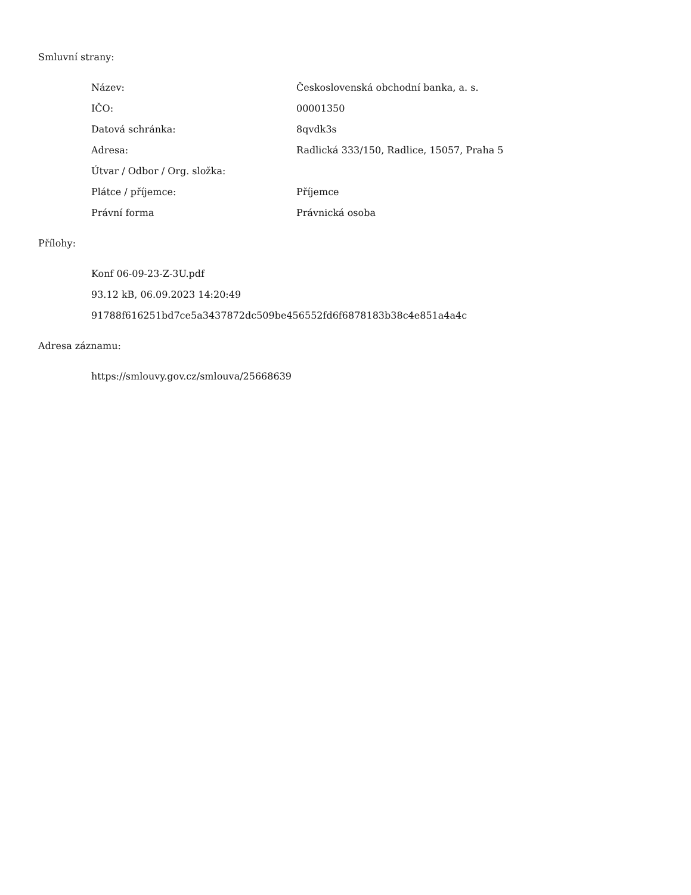Smluvní strany:
| Název: | Československá obchodní banka, a. s. |
| IČO: | 00001350 |
| Datová schránka: | 8qvdk3s |
| Adresa: | Radlická 333/150, Radlice, 15057, Praha 5 |
| Útvar / Odbor / Org. složka: | |
| Plátce / příjemce: | Příjemce |
| Právní forma | Právnická osoba |
Přílohy:
Konf 06-09-23-Z-3U.pdf
93.12 kB, 06.09.2023 14:20:49
91788f616251bd7ce5a3437872dc509be456552fd6f6878183b38c4e851a4a4c
Adresa záznamu:
https://smlouvy.gov.cz/smlouva/25668639